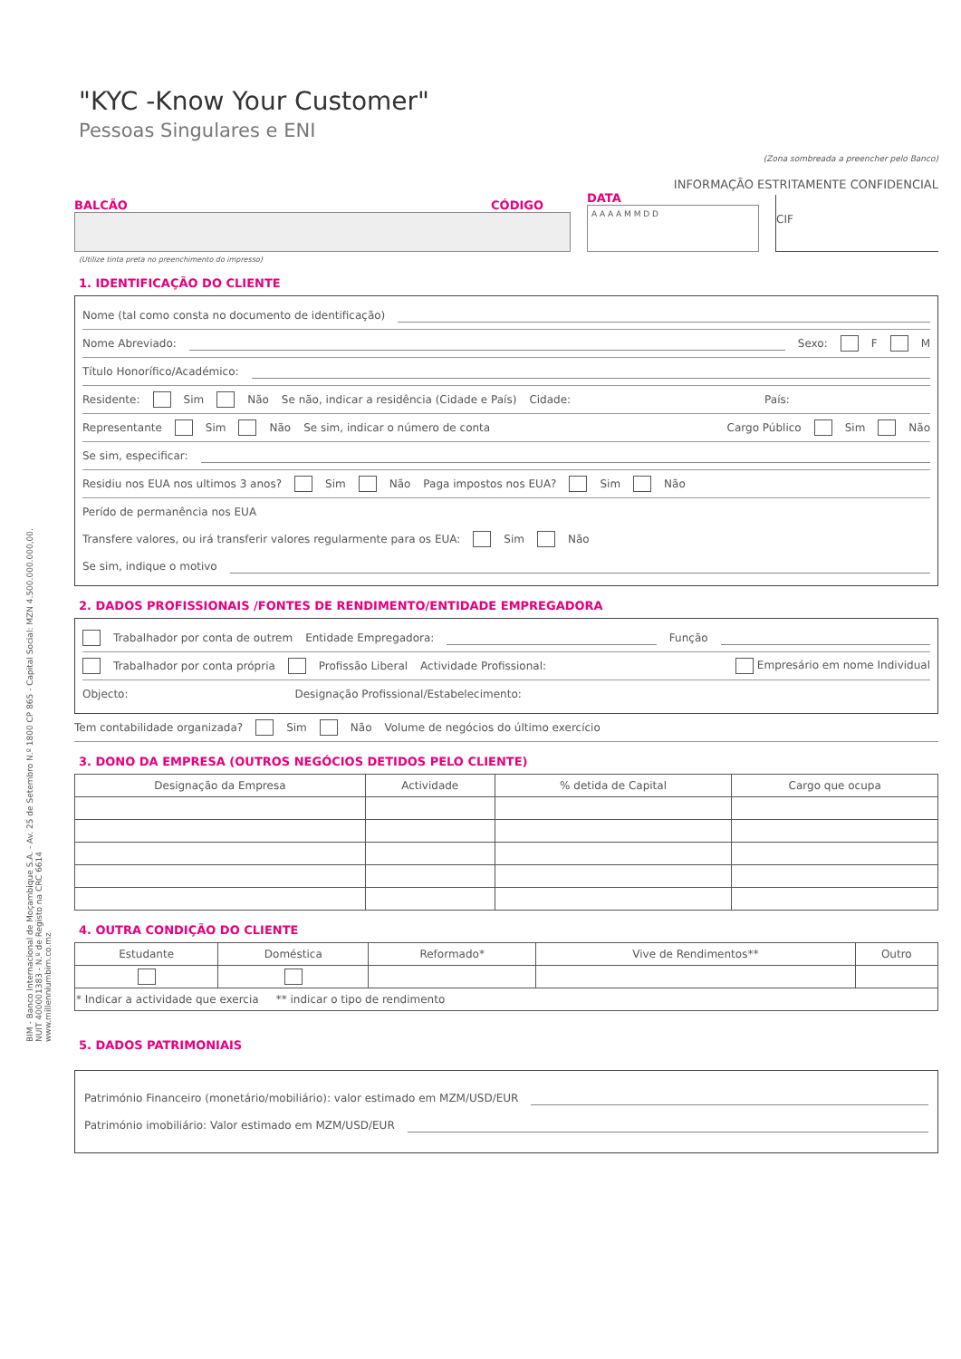"KYC -Know Your Customer"
Pessoas Singulares e ENI
(Zona sombreada a preencher pelo Banco)
INFORMAÇÃO ESTRITAMENTE CONFIDENCIAL
BALCÃO CÓDIGO
DATA
A A A A M M D D
CIF
(Utilize tinta preta no preenchimento do impresso)
1. IDENTIFICAÇÃO DO CLIENTE
Nome (tal como consta no documento de identificação)
Nome Abreviado: Sexo: F M
Título Honorífico/Académico:
Residente: Sim Não Se não, indicar a residência (Cidade e País) Cidade: País:
Representante Sim Não Se sim, indicar o número de conta Cargo Público Sim Não
Se sim, especificar:
Residiu nos EUA nos ultimos 3 anos? Sim Não Paga impostos nos EUA? Sim Não
Perído de permanência nos EUA
Transfere valores, ou irá transferir valores regularmente para os EUA: Sim Não
Se sim, indique o motivo
2. DADOS PROFISSIONAIS /FONTES DE RENDIMENTO/ENTIDADE EMPREGADORA
Trabalhador por conta de outrem Entidade Empregadora: Função
Trabalhador por conta própria Profissão Liberal Actividade Profissional: Empresário em nome Individual
Objecto: Designação Profissional/Estabelecimento:
Tem contabilidade organizada? Sim Não Volume de negócios do último exercício
3. DONO DA EMPRESA (OUTROS NEGÓCIOS DETIDOS PELO CLIENTE)
| Designação da Empresa | Actividade | % detida de Capital | Cargo que ocupa |
| --- | --- | --- | --- |
4. OUTRA CONDIÇÃO DO CLIENTE
| Estudante | Doméstica | Reformado* | Vive de Rendimentos** | Outro |
| --- | --- | --- | --- | --- |
| * Indicar a actividade que exercia ** indicar o tipo de rendimento | | | | |
5. DADOS PATRIMONIAIS
Património Financeiro (monetário/mobiliário): valor estimado em MZM/USD/EUR
Património imobiliário: Valor estimado em MZM/USD/EUR
BIM - Banco Internacional de Moçambique S.A. - Av. 25 de Setembro N.º 1800 CP 865 - Capital Social: MZN 4.500.000.000,00.
NUIT 400001383 - N.º de Registo na CRC 6614
www.millenniumbim.co.mz